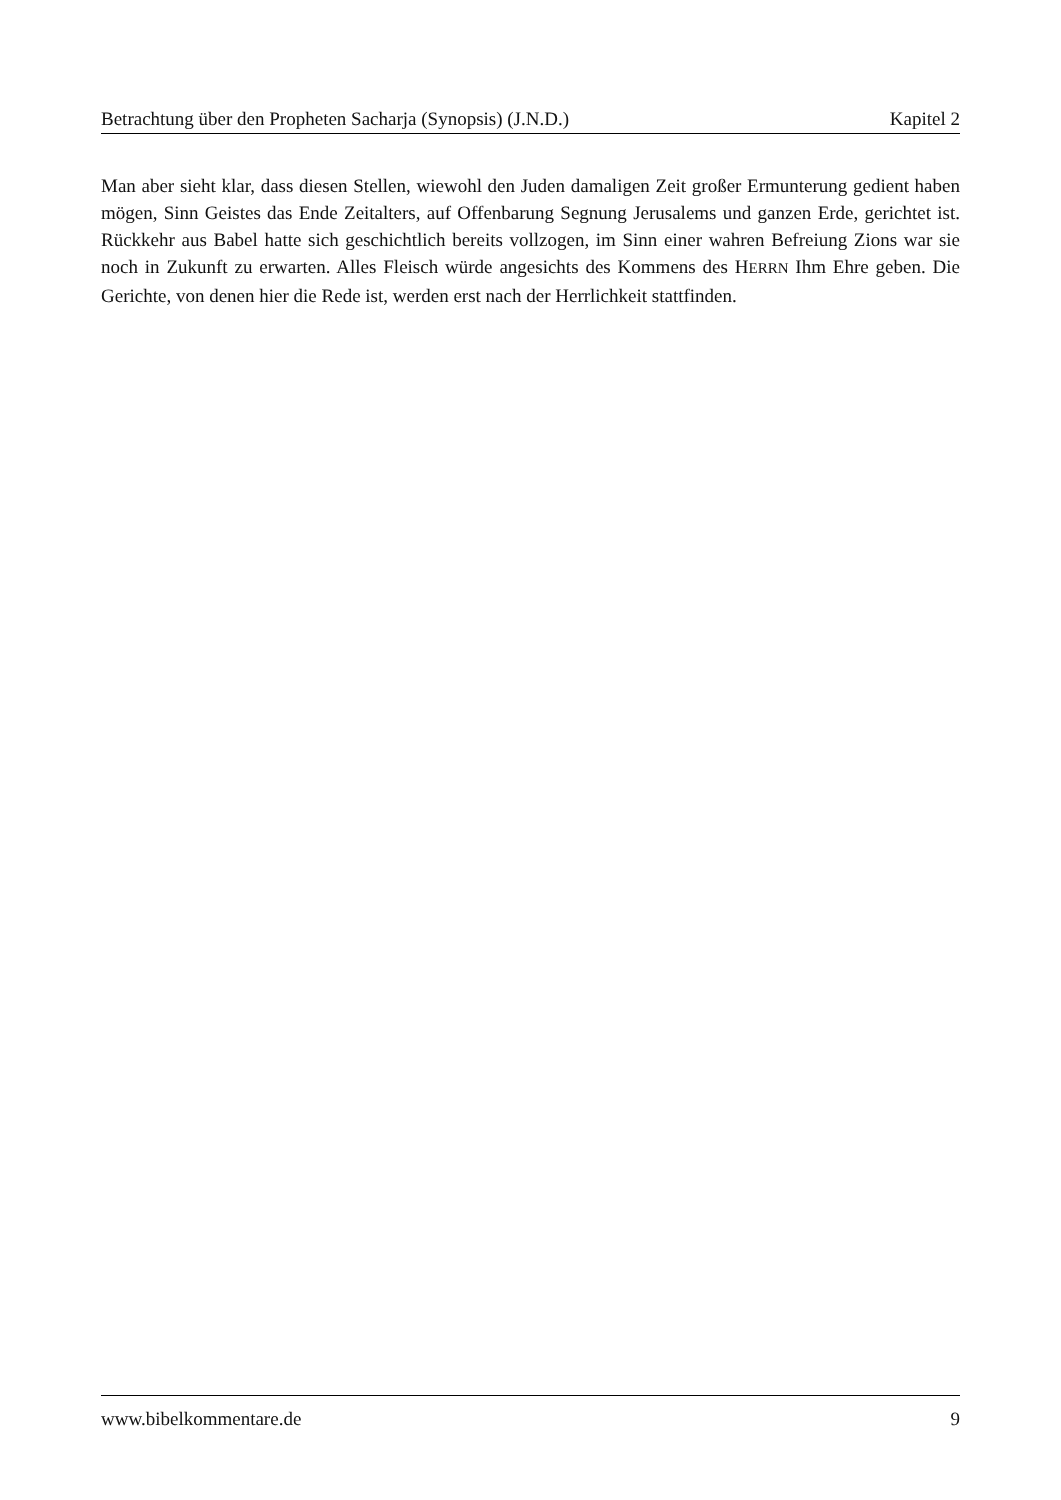Betrachtung über den Propheten Sacharja (Synopsis) (J.N.D.) Kapitel 2
Man aber sieht klar, dass diesen Stellen, wiewohl den Juden damaligen Zeit großer Ermunterung gedient haben mögen, Sinn Geistes das Ende Zeitalters, auf Offenbarung Segnung Jerusalems und ganzen Erde, gerichtet ist. Rückkehr aus Babel hatte sich geschichtlich bereits vollzogen, im Sinn einer wahren Befreiung Zions war sie noch in Zukunft zu erwarten. Alles Fleisch würde angesichts des Kommens des HERRN Ihm Ehre geben. Die Gerichte, von denen hier die Rede ist, werden erst nach der Herrlichkeit stattfinden.
www.bibelkommentare.de 9